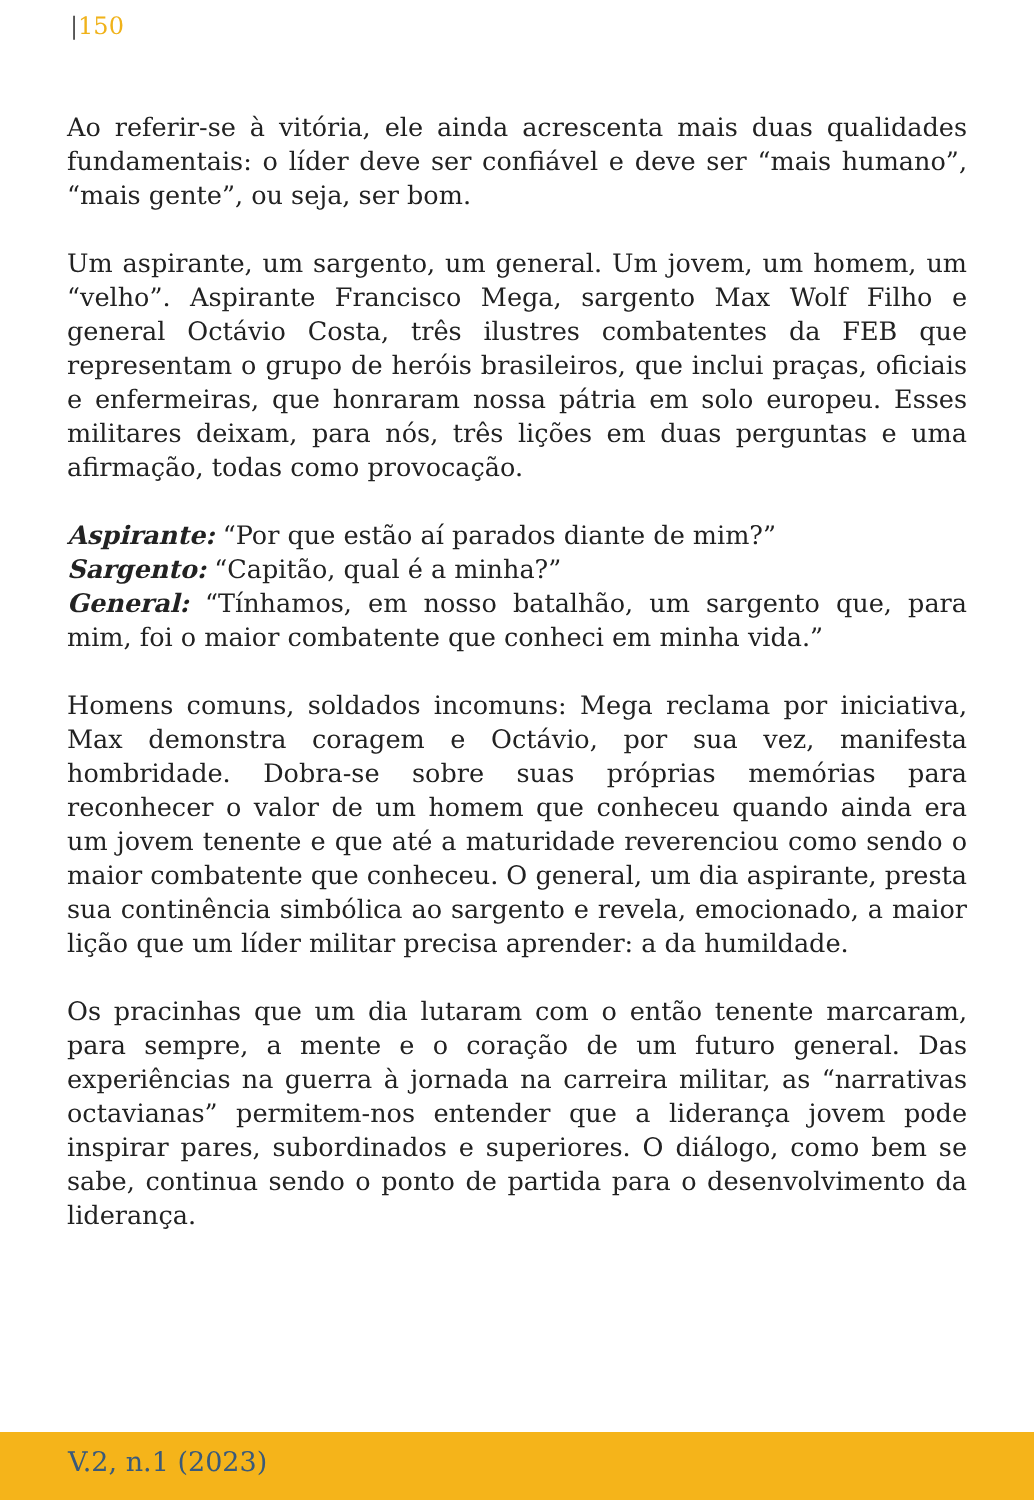|150
Ao referir-se à vitória, ele ainda acrescenta mais duas qualidades fundamentais: o líder deve ser confiável e deve ser “mais humano”, “mais gente”, ou seja, ser bom.
Um aspirante, um sargento, um general. Um jovem, um homem, um “velho”. Aspirante Francisco Mega, sargento Max Wolf Filho e general Octávio Costa, três ilustres combatentes da FEB que representam o grupo de heróis brasileiros, que inclui praças, oficiais e enfermeiras, que honraram nossa pátria em solo europeu. Esses militares deixam, para nós, três lições em duas perguntas e uma afirmação, todas como provocação.
Aspirante: “Por que estão aí parados diante de mim?”
Sargento: “Capitão, qual é a minha?”
General: “Tínhamos, em nosso batalhão, um sargento que, para mim, foi o maior combatente que conheci em minha vida.”
Homens comuns, soldados incomuns: Mega reclama por iniciativa, Max demonstra coragem e Octávio, por sua vez, manifesta hombridade. Dobra-se sobre suas próprias memórias para reconhecer o valor de um homem que conheceu quando ainda era um jovem tenente e que até a maturidade reverenciou como sendo o maior combatente que conheceu. O general, um dia aspirante, presta sua continência simbólica ao sargento e revela, emocionado, a maior lição que um líder militar precisa aprender: a da humildade.
Os pracinhas que um dia lutaram com o então tenente marcaram, para sempre, a mente e o coração de um futuro general. Das experiências na guerra à jornada na carreira militar, as “narrativas octavianas” permitem-nos entender que a liderança jovem pode inspirar pares, subordinados e superiores. O diálogo, como bem se sabe, continua sendo o ponto de partida para o desenvolvimento da liderança.
V.2, n.1 (2023)